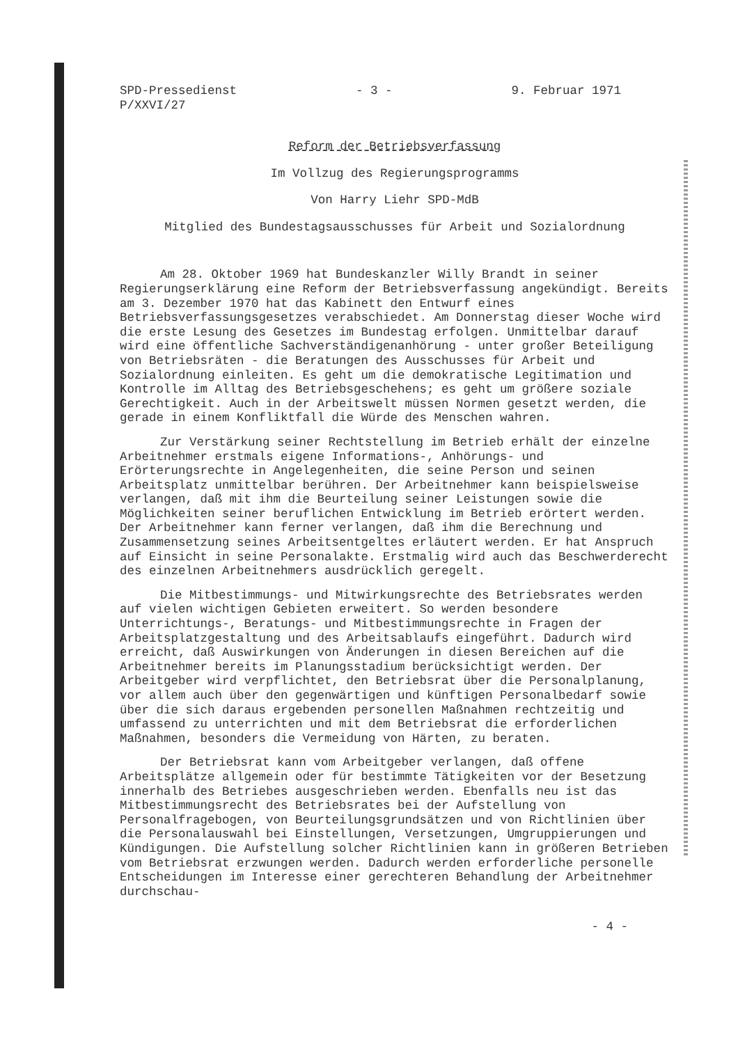SPD-Pressedienst
P/XXVI/27
- 3 - 9. Februar 1971
Reform der Betriebsverfassung
Im Vollzug des Regierungsprogramms
Von Harry Liehr SPD-MdB
Mitglied des Bundestagsausschusses für Arbeit und Sozialordnung
Am 28. Oktober 1969 hat Bundeskanzler Willy Brandt in seiner Regierungserklärung eine Reform der Betriebsverfassung angekündigt. Bereits am 3. Dezember 1970 hat das Kabinett den Entwurf eines Betriebsverfassungsgesetzes verabschiedet. Am Donnerstag dieser Woche wird die erste Lesung des Gesetzes im Bundestag erfolgen. Unmittelbar darauf wird eine öffentliche Sachverständigenanhörung - unter großer Beteiligung von Betriebsräten - die Beratungen des Ausschusses für Arbeit und Sozialordnung einleiten. Es geht um die demokratische Legitimation und Kontrolle im Alltag des Betriebsgeschehens; es geht um größere soziale Gerechtigkeit. Auch in der Arbeitswelt müssen Normen gesetzt werden, die gerade in einem Konfliktfall die Würde des Menschen wahren.
Zur Verstärkung seiner Rechtstellung im Betrieb erhält der einzelne Arbeitnehmer erstmals eigene Informations-, Anhörungs- und Erörterungsrechte in Angelegenheiten, die seine Person und seinen Arbeitsplatz unmittelbar berühren. Der Arbeitnehmer kann beispielsweise verlangen, daß mit ihm die Beurteilung seiner Leistungen sowie die Möglichkeiten seiner beruflichen Entwicklung im Betrieb erörtert werden. Der Arbeitnehmer kann ferner verlangen, daß ihm die Berechnung und Zusammensetzung seines Arbeitsentgeltes erläutert werden. Er hat Anspruch auf Einsicht in seine Personalakte. Erstmalig wird auch das Beschwerderecht des einzelnen Arbeitnehmers ausdrücklich geregelt.
Die Mitbestimmungs- und Mitwirkungsrechte des Betriebsrates werden auf vielen wichtigen Gebieten erweitert. So werden besondere Unterrichtungs-, Beratungs- und Mitbestimmungsrechte in Fragen der Arbeitsplatzgestaltung und des Arbeitsablaufs eingeführt. Dadurch wird erreicht, daß Auswirkungen von Änderungen in diesen Bereichen auf die Arbeitnehmer bereits im Planungsstadium berücksichtigt werden. Der Arbeitgeber wird verpflichtet, den Betriebsrat über die Personalplanung, vor allem auch über den gegenwärtigen und künftigen Personalbedarf sowie über die sich daraus ergebenden personellen Maßnahmen rechtzeitig und umfassend zu unterrichten und mit dem Betriebsrat die erforderlichen Maßnahmen, besonders die Vermeidung von Härten, zu beraten.
Der Betriebsrat kann vom Arbeitgeber verlangen, daß offene Arbeitsplätze allgemein oder für bestimmte Tätigkeiten vor der Besetzung innerhalb des Betriebes ausgeschrieben werden. Ebenfalls neu ist das Mitbestimmungsrecht des Betriebsrates bei der Aufstellung von Personalfragebogen, von Beurteilungsgrundsätzen und von Richtlinien über die Personalauswahl bei Einstellungen, Versetzungen, Umgruppierungen und Kündigungen. Die Aufstellung solcher Richtlinien kann in größeren Betrieben vom Betriebsrat erzwungen werden. Dadurch werden erforderliche personelle Entscheidungen im Interesse einer gerechteren Behandlung der Arbeitnehmer durchschau-
- 4 -